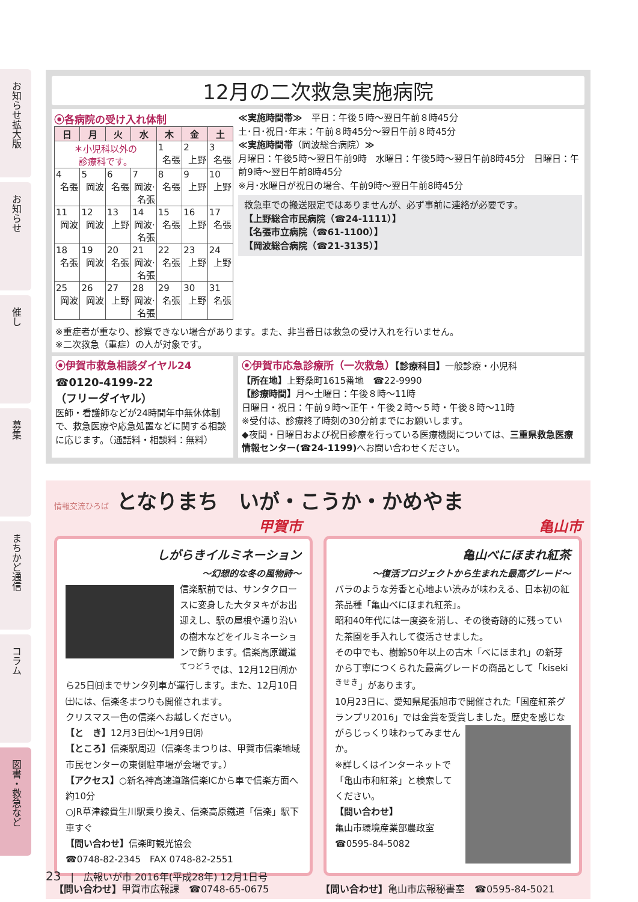お知らせ拡大版
お知らせ
催し
募集
まちかど通信
コラム
図書・救急など
12月の二次救急実施病院
⦿各病院の受け入れ体制
| 日 | 月 | 火 | 水 | 木 | 金 | 土 |
| --- | --- | --- | --- | --- | --- | --- |
| ＊小児科以外の 診療科です。 | | | | 1 名張 | 2 上野 | 3 名張 |
| 4 名張 | 5 岡波 | 6 名張 | 7 岡波·名張 | 8 名張 | 9 上野 | 10 上野 |
| 11 岡波 | 12 岡波 | 13 上野 | 14 岡波·名張 | 15 名張 | 16 上野 | 17 名張 |
| 18 名張 | 19 岡波 | 20 名張 | 21 岡波·名張 | 22 名張 | 23 上野 | 24 上野 |
| 25 岡波 | 26 岡波 | 27 上野 | 28 岡波·名張 | 29 名張 | 30 上野 | 31 名張 |
≪実施時間帯≫　平日：午後５時～翌日午前８時45分
土･日･祝日･年末：午前８時45分～翌日午前８時45分
≪実施時間帯（岡波総合病院）≫
月曜日：午後5時～翌日午前9時　水曜日：午後5時～翌日午前8時45分　日曜日：午前9時～翌日午前8時45分
※月･水曜日が祝日の場合、午前9時～翌日午前8時45分
救急車での搬送限定ではありませんが、必ず事前に連絡が必要です。
【上野総合市民病院（☎24-1111）】
【名張市立病院（☎61-1100）】
【岡波総合病院（☎21-3135）】
※重症者が重なり、診察できない場合があります。また、非当番日は救急の受け入れを行いません。
※二次救急（重症）の人が対象です。
⦿伊賀市救急相談ダイヤル24
☎0120-4199-22
（フリーダイヤル）
医師・看護師などが24時間年中無休体制で、救急医療や応急処置などに関する相談に応じます。（通話料・相談料：無料）
⦿伊賀市応急診療所（一次救急）【診療科目】一般診療・小児科
【所在地】上野桑町1615番地　☎22-9990
【診療時間】月～土曜日：午後８時～11時
日曜日・祝日：午前９時～正午・午後２時～５時・午後８時～11時
※受付は、診療終了時刻の30分前までにお願いします。
◆夜間・日曜日および祝日診療を行っている医療機関については、三重県救急医療情報センター(☎24-1199) へお問い合わせください。
情報交流ひろば　となりまち　いが・こうか・かめやま
甲賀市 亀山市
しがらきイルミネーション
～幻想的な冬の風物詩～
信楽駅前では、サンタクロースに変身した大タヌキがお出迎えし、駅の屋根や通り沿いの樹木などをイルミネーションで飾ります。信楽高原鐵道<sup>てつどう</sup>では、12月12日㈪から25日㈰までサンタ列車が運行します。また、12月10日㈯には、信楽冬まつりも開催されます。
クリスマス一色の信楽へお越しください。
【と　き】12月3日㈯～1月9日㈪
【ところ】信楽駅周辺（信楽冬まつりは、甲賀市信楽地域市民センターの東側駐車場が会場です。）
【アクセス】○新名神高速道路信楽ICから車で信楽方面へ約10分
○JR草津線貴生川駅乗り換え、信楽高原鐵道「信楽」駅下車すぐ
【問い合わせ】信楽町観光協会
☎0748-82-2345　FAX 0748-82-2551
亀山べにほまれ紅茶
～復活プロジェクトから生まれた最高グレード～
バラのような芳香と心地よい渋みが味わえる、日本初の紅茶品種「亀山べにほまれ紅茶」。
昭和40年代には一度姿を消し、その後奇跡的に残っていた茶園を手入れして復活させました。
その中でも、樹齢50年以上の古木「べにほまれ」の新芽から丁寧につくられた最高グレードの商品として「kiseki<sup>きせき</sup>」があります。
10月23日に、愛知県尾張旭市で開催された「国産紅茶グランプリ2016」では金賞を受賞しました。
歴史を感じながらじっくり味わってみませんか。
※詳しくはインターネットで「亀山市和紅茶」と検索してください。
【問い合わせ】
亀山市環境産業部農政室
☎0595-84-5082
【問い合わせ】甲賀市広報課　☎0748-65-0675
【問い合わせ】亀山市広報秘書室　☎0595-84-5021
23　|　広報いが市 2016年(平成28年) 12月1日号